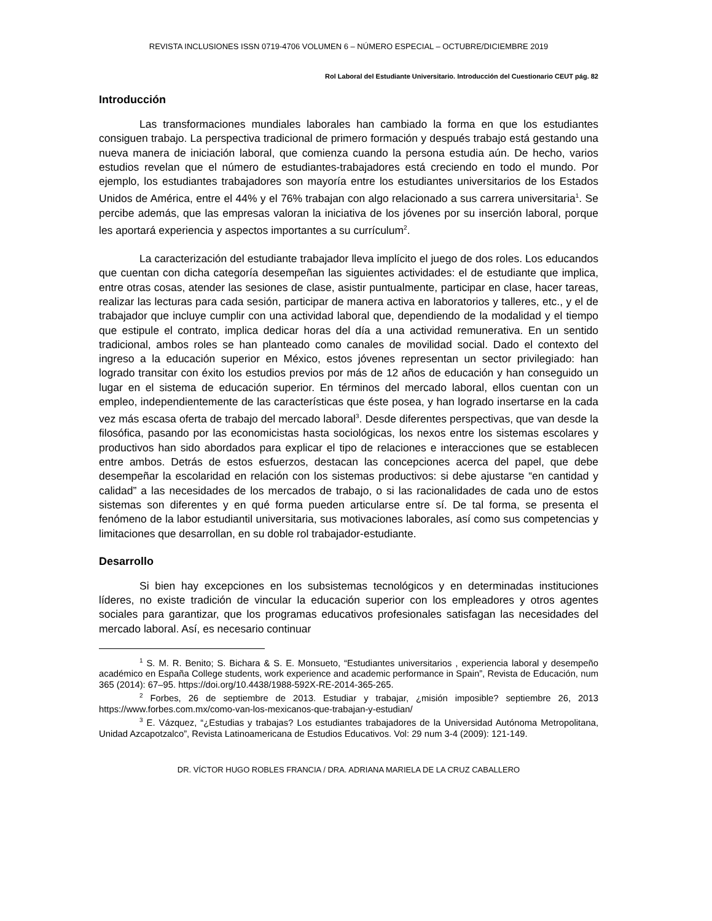REVISTA INCLUSIONES ISSN 0719-4706 VOLUMEN 6 – NÚMERO ESPECIAL – OCTUBRE/DICIEMBRE 2019
Rol Laboral del Estudiante Universitario. Introducción del Cuestionario CEUT pág. 82
Introducción
Las transformaciones mundiales laborales han cambiado la forma en que los estudiantes consiguen trabajo. La perspectiva tradicional de primero formación y después trabajo está gestando una nueva manera de iniciación laboral, que comienza cuando la persona estudia aún. De hecho, varios estudios revelan que el número de estudiantes-trabajadores está creciendo en todo el mundo. Por ejemplo, los estudiantes trabajadores son mayoría entre los estudiantes universitarios de los Estados Unidos de América, entre el 44% y el 76% trabajan con algo relacionado a sus carrera universitaria<sup>1</sup>. Se percibe además, que las empresas valoran la iniciativa de los jóvenes por su inserción laboral, porque les aportará experiencia y aspectos importantes a su currículum<sup>2</sup>.
La caracterización del estudiante trabajador lleva implícito el juego de dos roles. Los educandos que cuentan con dicha categoría desempeñan las siguientes actividades: el de estudiante que implica, entre otras cosas, atender las sesiones de clase, asistir puntualmente, participar en clase, hacer tareas, realizar las lecturas para cada sesión, participar de manera activa en laboratorios y talleres, etc., y el de trabajador que incluye cumplir con una actividad laboral que, dependiendo de la modalidad y el tiempo que estipule el contrato, implica dedicar horas del día a una actividad remunerativa. En un sentido tradicional, ambos roles se han planteado como canales de movilidad social. Dado el contexto del ingreso a la educación superior en México, estos jóvenes representan un sector privilegiado: han logrado transitar con éxito los estudios previos por más de 12 años de educación y han conseguido un lugar en el sistema de educación superior. En términos del mercado laboral, ellos cuentan con un empleo, independientemente de las características que éste posea, y han logrado insertarse en la cada vez más escasa oferta de trabajo del mercado laboral<sup>3</sup>. Desde diferentes perspectivas, que van desde la filosófica, pasando por las economicistas hasta sociológicas, los nexos entre los sistemas escolares y productivos han sido abordados para explicar el tipo de relaciones e interacciones que se establecen entre ambos. Detrás de estos esfuerzos, destacan las concepciones acerca del papel, que debe desempeñar la escolaridad en relación con los sistemas productivos: si debe ajustarse “en cantidad y calidad” a las necesidades de los mercados de trabajo, o si las racionalidades de cada uno de estos sistemas son diferentes y en qué forma pueden articularse entre sí. De tal forma, se presenta el fenómeno de la labor estudiantil universitaria, sus motivaciones laborales, así como sus competencias y limitaciones que desarrollan, en su doble rol trabajador-estudiante.
Desarrollo
Si bien hay excepciones en los subsistemas tecnológicos y en determinadas instituciones líderes, no existe tradición de vincular la educación superior con los empleadores y otros agentes sociales para garantizar, que los programas educativos profesionales satisfagan las necesidades del mercado laboral. Así, es necesario continuar
<sup>1</sup> S. M. R. Benito; S. Bichara & S. E. Monsueto, “Estudiantes universitarios , experiencia laboral y desempeño académico en España College students, work experience and academic performance in Spain”, Revista de Educación, num 365 (2014): 67–95. https://doi.org/10.4438/1988-592X-RE-2014-365-265.
<sup>2</sup> Forbes, 26 de septiembre de 2013. Estudiar y trabajar, ¿misión imposible? septiembre 26, 2013 https://www.forbes.com.mx/como-van-los-mexicanos-que-trabajan-y-estudian/
<sup>3</sup> E. Vázquez, “¿Estudias y trabajas? Los estudiantes trabajadores de la Universidad Autónoma Metropolitana, Unidad Azcapotzalco”, Revista Latinoamericana de Estudios Educativos. Vol: 29 num 3-4 (2009): 121-149.
DR. VÍCTOR HUGO ROBLES FRANCIA / DRA. ADRIANA MARIELA DE LA CRUZ CABALLERO